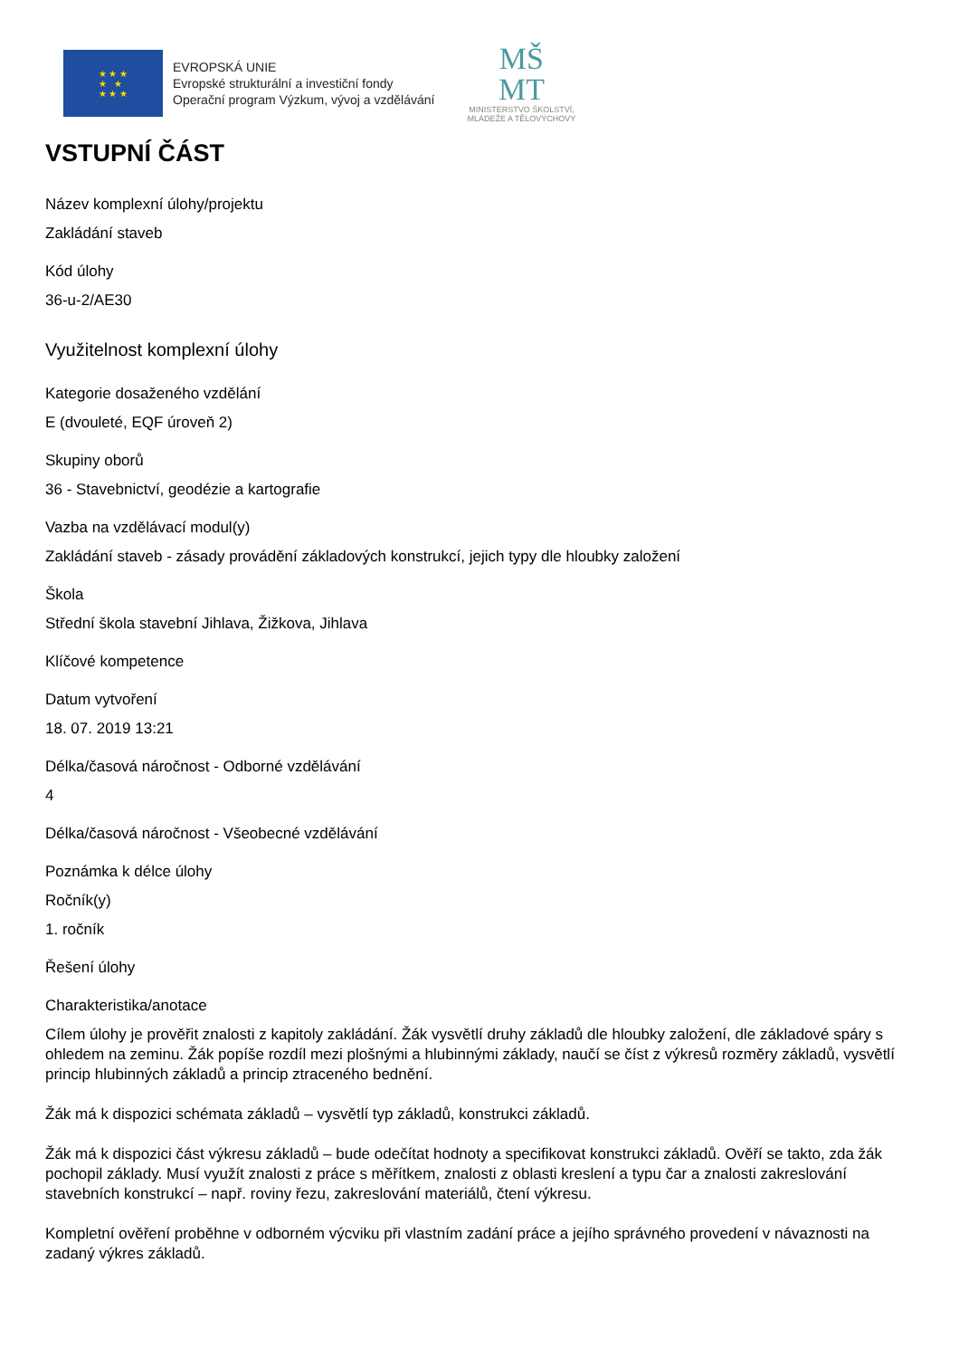★ ★ ★
★ ★
★ ★ ★
EVROPSKÁ UNIE
Evropské strukturální a investiční fondy
Operační program Výzkum, vývoj a vzdělávání
MŠ
MT
MINISTERSTVO ŠKOLSTVÍ,
MLÁDEŽE A TĚLOVÝCHOVY
VSTUPNÍ ČÁST
Název komplexní úlohy/projektu
Zakládání staveb
Kód úlohy
36-u-2/AE30
Využitelnost komplexní úlohy
Kategorie dosaženého vzdělání
E (dvouleté, EQF úroveň 2)
Skupiny oborů
36 - Stavebnictví, geodézie a kartografie
Vazba na vzdělávací modul(y)
Zakládání staveb - zásady provádění základových konstrukcí, jejich typy dle hloubky založení
Škola
Střední škola stavební Jihlava, Žižkova, Jihlava
Klíčové kompetence
Datum vytvoření
18. 07. 2019 13:21
Délka/časová náročnost - Odborné vzdělávání
4
Délka/časová náročnost - Všeobecné vzdělávání
Poznámka k délce úlohy
Ročník(y)
1. ročník
Řešení úlohy
Charakteristika/anotace
Cílem úlohy je prověřit znalosti z kapitoly zakládání. Žák vysvětlí druhy základů dle hloubky založení, dle základové spáry s ohledem na zeminu. Žák popíše rozdíl mezi plošnými a hlubinnými základy, naučí se číst z výkresů rozměry základů, vysvětlí princip hlubinných základů a princip ztraceného bednění.
Žák má k dispozici schémata základů – vysvětlí typ základů, konstrukci základů.
Žák má k dispozici část výkresu základů – bude odečítat hodnoty a specifikovat konstrukci základů. Ověří se takto, zda žák pochopil základy. Musí využít znalosti z práce s měřítkem, znalosti z oblasti kreslení a typu čar a znalosti zakreslování stavebních konstrukcí – např. roviny řezu, zakreslování materiálů, čtení výkresu.
Kompletní ověření proběhne v odborném výcviku při vlastním zadání práce a jejího správného provedení v návaznosti na zadaný výkres základů.